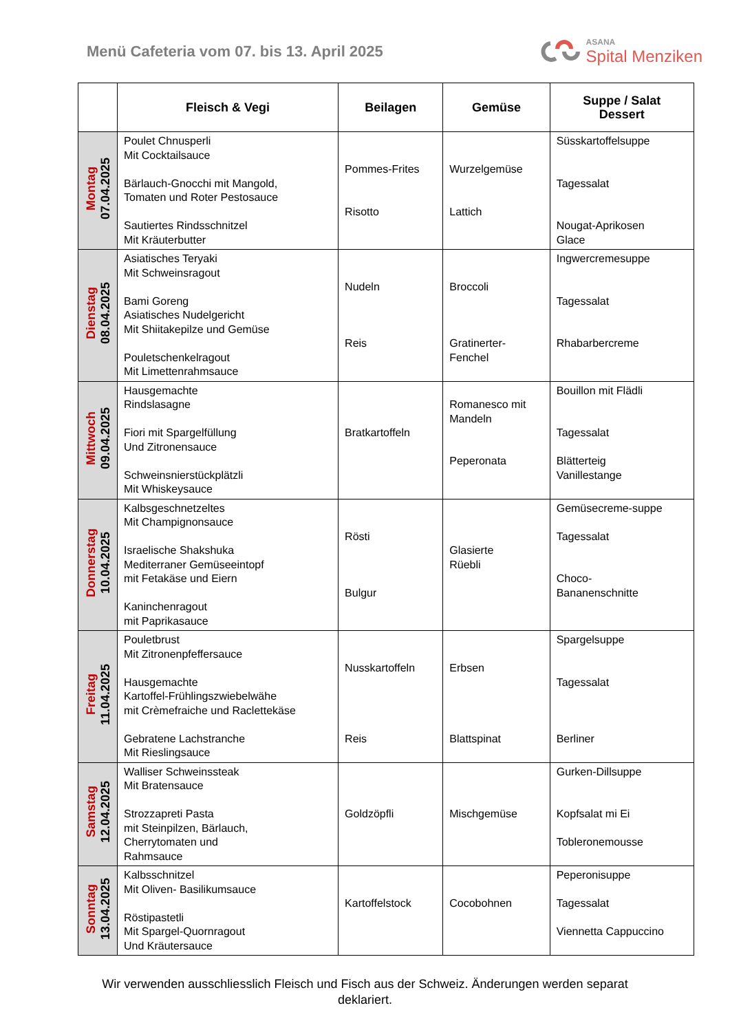Menü Cafeteria vom 07. bis 13. April 2025
ASANA
Spital Menziken
| | Fleisch & Vegi | Beilagen | Gemüse | Suppe / Salat Dessert |
| --- | --- | --- | --- | --- |
| Montag 07.04.2025 | Poulet Chnusperli Mit Cocktailsauce Bärlauch-Gnocchi mit Mangold, Tomaten und Roter Pestosauce Sautiertes Rindsschnitzel Mit Kräuterbutter | Pommes-Frites Risotto | Wurzelgemüse Lattich | Süsskartoffelsuppe Tagessalat Nougat-Aprikosen Glace |
| Dienstag 08.04.2025 | Asiatisches Teryaki Mit Schweinsragout Bami Goreng Asiatisches Nudelgericht Mit Shiitakepilze und Gemüse Pouletschenkelragout Mit Limettenrahmsauce | Nudeln Reis | Broccoli Gratinerter- Fenchel | Ingwercremesuppe Tagessalat Rhabarbercreme |
| Mittwoch 09.04.2025 | Hausgemachte Rindslasagne Fiori mit Spargelfüllung Und Zitronensauce Schweinsnierstückplätzli Mit Whiskeysauce | Bratkartoffeln | Romanesco mit Mandeln Peperonata | Bouillon mit Flädli Tagessalat Blätterteig Vanillestange |
| Donnerstag 10.04.2025 | Kalbsgeschnetzeltes Mit Champignonsauce Israelische Shakshuka Mediterraner Gemüseeintopf mit Fetakäse und Eiern Kaninchenragout mit Paprikasauce | Rösti Bulgur | Glasierte Rüebli | Gemüsecreme-suppe Tagessalat Choco- Bananenschnitte |
| Freitag 11.04.2025 | Pouletbrust Mit Zitronenpfeffersauce Hausgemachte Kartoffel-Frühlingszwiebelwähe mit Crèmefraiche und Raclettekäse Gebratene Lachstranche Mit Rieslingsauce | Nusskartoffeln Reis | Erbsen Blattspinat | Spargelsuppe Tagessalat Berliner |
| Samstag 12.04.2025 | Walliser Schweinssteak Mit Bratensauce Strozzapreti Pasta mit Steinpilzen, Bärlauch, Cherrytomaten und Rahmsauce | Goldzöpfli | Mischgemüse | Gurken-Dillsuppe Kopfsalat mi Ei Tobleronemousse |
| Sonntag 13.04.2025 | Kalbsschnitzel Mit Oliven- Basilikumsauce Röstipastetli Mit Spargel-Quornragout Und Kräutersauce | Kartoffelstock | Cocobohnen | Peperonisuppe Tagessalat Viennetta Cappuccino |
Wir verwenden ausschliesslich Fleisch und Fisch aus der Schweiz. Änderungen werden separat deklariert.